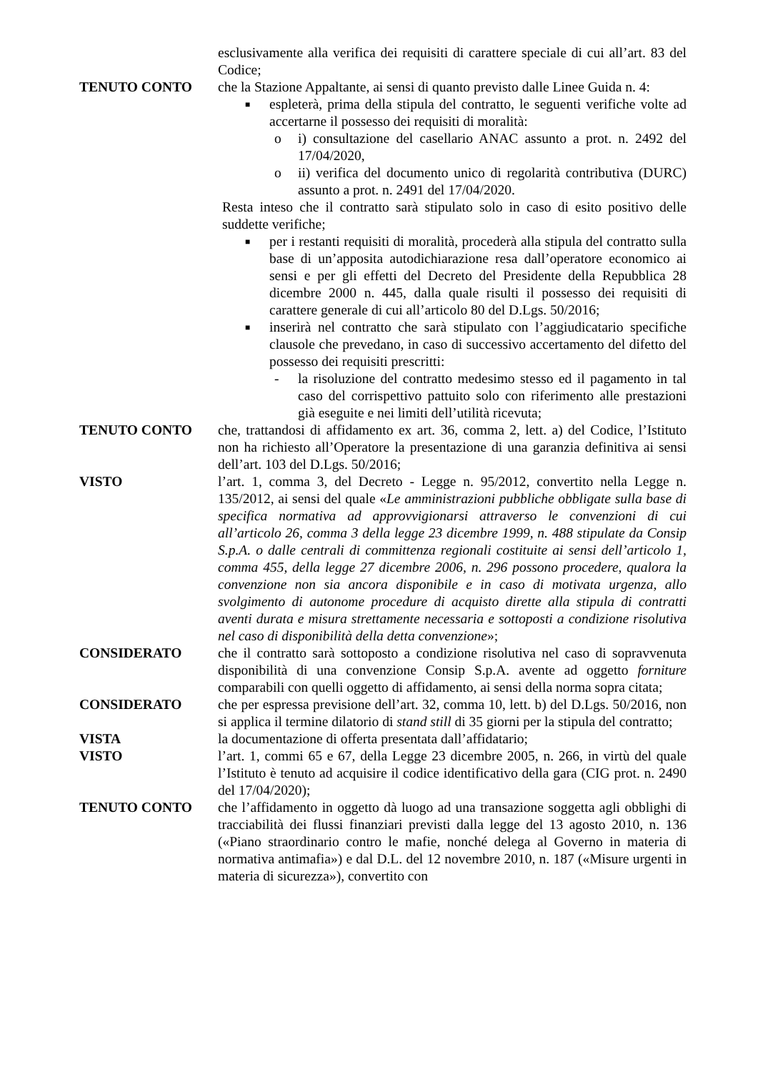esclusivamente alla verifica dei requisiti di carattere speciale di cui all’art. 83 del Codice;
TENUTO CONTO che la Stazione Appaltante, ai sensi di quanto previsto dalle Linee Guida n. 4:
■ espleterà, prima della stipula del contratto, le seguenti verifiche volte ad accertarne il possesso dei requisiti di moralità:
o i) consultazione del casellario ANAC assunto a prot. n. 2492 del 17/04/2020,
o ii) verifica del documento unico di regolarità contributiva (DURC) assunto a prot. n. 2491 del 17/04/2020.
Resta inteso che il contratto sarà stipulato solo in caso di esito positivo delle suddette verifiche;
■ per i restanti requisiti di moralità, procederà alla stipula del contratto sulla base di un’apposita autodichiarazione resa dall’operatore economico ai sensi e per gli effetti del Decreto del Presidente della Repubblica 28 dicembre 2000 n. 445, dalla quale risulti il possesso dei requisiti di carattere generale di cui all’articolo 80 del D.Lgs. 50/2016;
■ inserirà nel contratto che sarà stipulato con l’aggiudicatario specifiche clausole che prevedano, in caso di successivo accertamento del difetto del possesso dei requisiti prescritti:
- la risoluzione del contratto medesimo stesso ed il pagamento in tal caso del corrispettivo pattuito solo con riferimento alle prestazioni già eseguite e nei limiti dell’utilità ricevuta;
TENUTO CONTO che, trattandosi di affidamento ex art. 36, comma 2, lett. a) del Codice, l’Istituto non ha richiesto all’Operatore la presentazione di una garanzia definitiva ai sensi dell’art. 103 del D.Lgs. 50/2016;
VISTO l’art. 1, comma 3, del Decreto - Legge n. 95/2012, convertito nella Legge n. 135/2012, ai sensi del quale «Le amministrazioni pubbliche obbligate sulla base di specifica normativa ad approvvigionarsi attraverso le convenzioni di cui all’articolo 26, comma 3 della legge 23 dicembre 1999, n. 488 stipulate da Consip S.p.A. o dalle centrali di committenza regionali costituite ai sensi dell’articolo 1, comma 455, della legge 27 dicembre 2006, n. 296 possono procedere, qualora la convenzione non sia ancora disponibile e in caso di motivata urgenza, allo svolgimento di autonome procedure di acquisto dirette alla stipula di contratti aventi durata e misura strettamente necessaria e sottoposti a condizione risolutiva nel caso di disponibilità della detta convenzione»;
CONSIDERATO che il contratto sarà sottoposto a condizione risolutiva nel caso di sopravvenuta disponibilità di una convenzione Consip S.p.A. avente ad oggetto forniture comparabili con quelli oggetto di affidamento, ai sensi della norma sopra citata;
CONSIDERATO che per espressa previsione dell’art. 32, comma 10, lett. b) del D.Lgs. 50/2016, non si applica il termine dilatorio di stand still di 35 giorni per la stipula del contratto;
VISTA la documentazione di offerta presentata dall’affidatario;
VISTO l’art. 1, commi 65 e 67, della Legge 23 dicembre 2005, n. 266, in virtù del quale l’Istituto è tenuto ad acquisire il codice identificativo della gara (CIG prot. n. 2490 del 17/04/2020);
TENUTO CONTO che l’affidamento in oggetto dà luogo ad una transazione soggetta agli obblighi di tracciabilità dei flussi finanziari previsti dalla legge del 13 agosto 2010, n. 136 («Piano straordinario contro le mafie, nonché delega al Governo in materia di normativa antimafia») e dal D.L. del 12 novembre 2010, n. 187 («Misure urgenti in materia di sicurezza»), convertito con